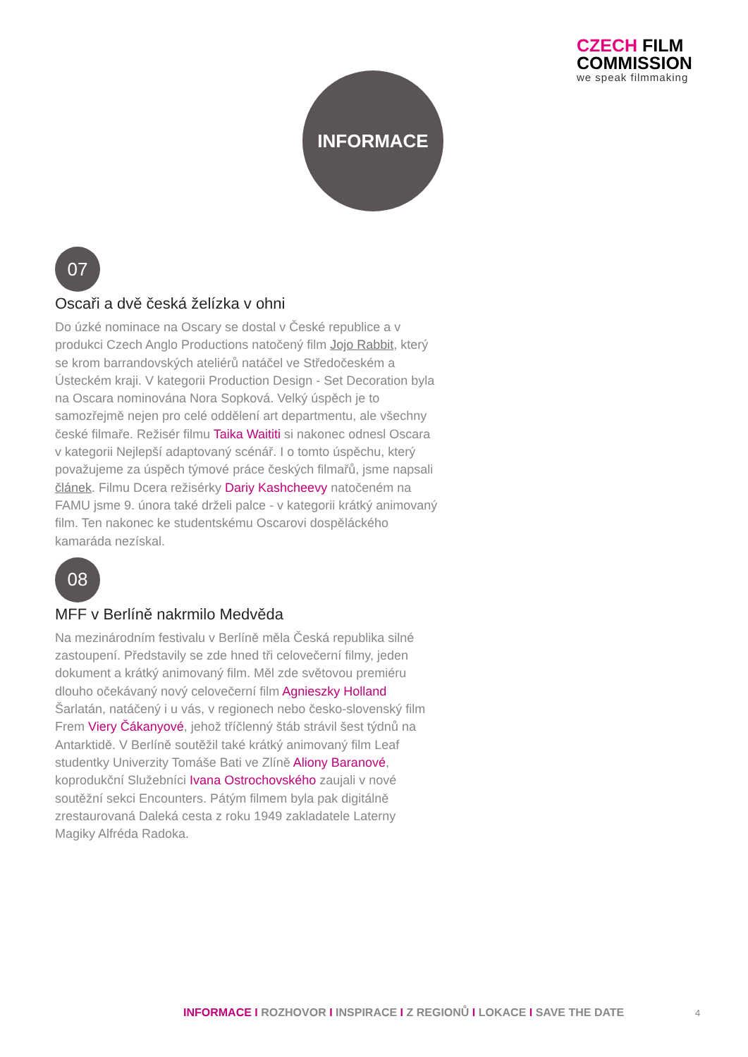CZECH FILM
COMMISSION
we speak filmmaking
INFORMACE
07
Oscaři a dvě česká želízka v ohni
Do úzké nominace na Oscary se dostal v České republice a v produkci Czech Anglo Productions natočený film Jojo Rabbit, který se krom barrandovských ateliérů natáčel ve Středočeském a Ústeckém kraji. V kategorii Production Design - Set Decoration byla na Oscara nominována Nora Sopková. Velký úspěch je to samozřejmě nejen pro celé oddělení art departmentu, ale všechny české filmaře. Režisér filmu Taika Waititi si nakonec odnesl Oscara v kategorii Nejlepší adaptovaný scénář. I o tomto úspěchu, který považujeme za úspěch týmové práce českých filmařů, jsme napsali článek. Filmu Dcera režisérky Dariy Kashcheevy natočeném na FAMU jsme 9. února také drželi palce - v kategorii krátký animovaný film. Ten nakonec ke studentskému Oscarovi dospěláckého kamaráda nezískal.
08
MFF v Berlíně nakrmilo Medvěda
Na mezinárodním festivalu v Berlíně měla Česká republika silné zastoupení. Představily se zde hned tři celovečerní filmy, jeden dokument a krátký animovaný film. Měl zde světovou premiéru dlouho očekávaný nový celovečerní film Agnieszky Holland Šarlatán, natáčený i u vás, v regionech nebo česko-slovenský film Frem Viery Čákanyové, jehož tříčlenný štáb strávil šest týdnů na Antarktidě. V Berlíně soutěžil také krátký animovaný film Leaf studentky Univerzity Tomáše Bati ve Zlíně Aliony Baranové, koprodukční Služebníci Ivana Ostrochovského zaujali v nové soutěžní sekci Encounters. Pátým filmem byla pak digitálně zrestaurovaná Daleká cesta z roku 1949 zakladatele Laterny Magiky Alfréda Radoka.
INFORMACE I ROZHOVOR I INSPIRACE I Z REGIONŮ I LOKACE I SAVE THE DATE
4